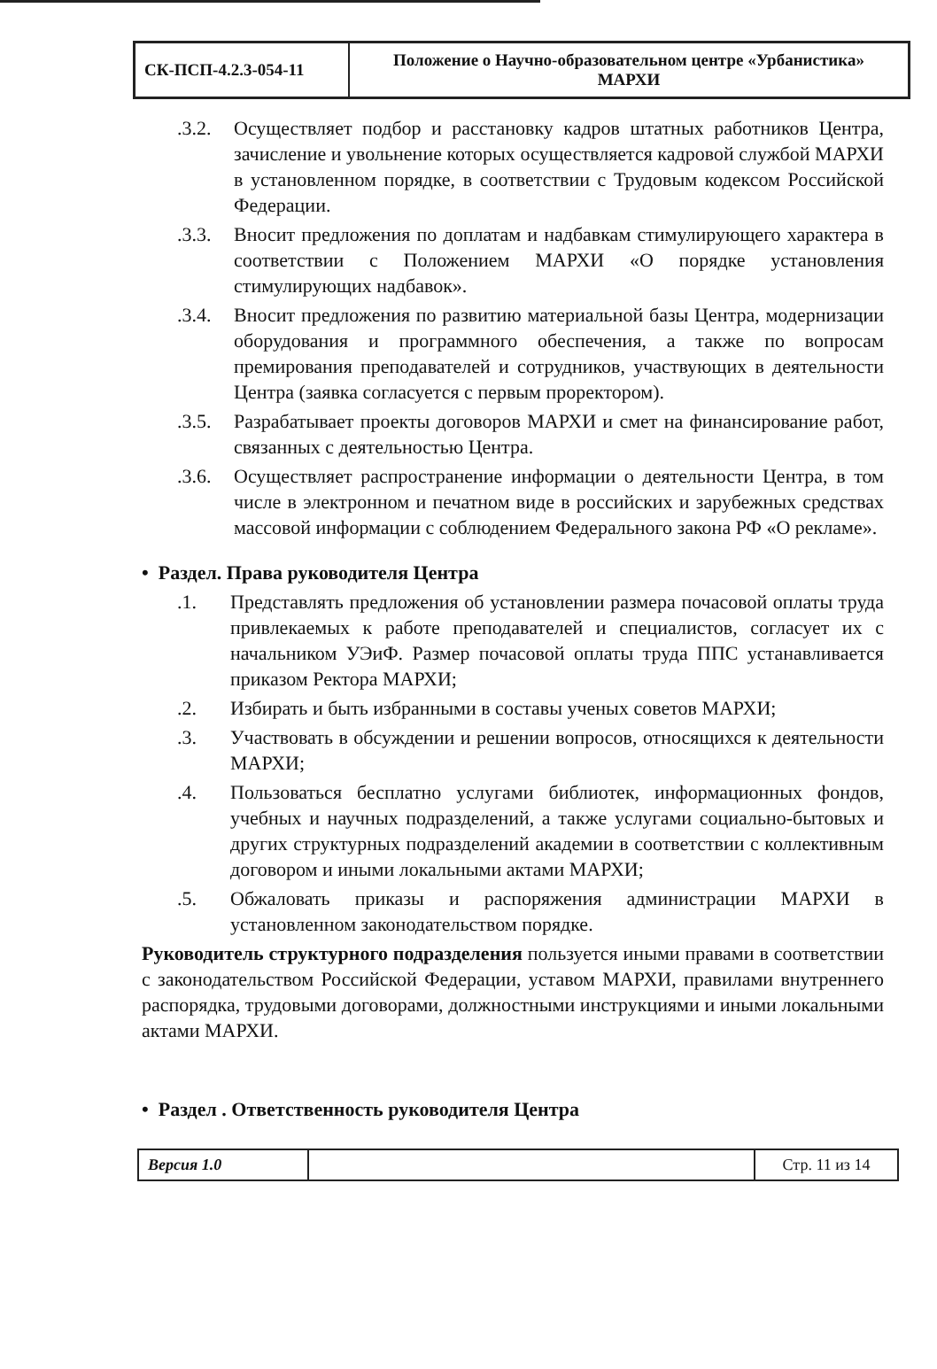| СК-ПСП-4.2.3-054-11 | Положение о Научно-образовательном центре «Урбанистика» МАРХИ |
.3.2.
Осуществляет подбор и расстановку кадров штатных работников Центра, зачисление и увольнение которых осуществляется кадровой службой МАРХИ в установленном порядке, в соответствии с Трудовым кодексом Российской Федерации.
.3.3.
Вносит предложения по доплатам и надбавкам стимулирующего характера в соответствии с Положением МАРХИ «О порядке установления стимулирующих надбавок».
.3.4.
Вносит предложения по развитию материальной базы Центра, модернизации оборудования и программного обеспечения, а также по вопросам премирования преподавателей и сотрудников, участвующих в деятельности Центра (заявка согласуется с первым проректором).
.3.5.
Разрабатывает проекты договоров МАРХИ и смет на финансирование работ, связанных с деятельностью Центра.
.3.6.
Осуществляет распространение информации о деятельности Центра, в том числе в электронном и печатном виде в российских и зарубежных средствах массовой информации с соблюдением Федерального закона РФ «О рекламе».
• Раздел. Права руководителя Центра
.1. Представлять предложения об установлении размера почасовой оплаты труда привлекаемых к работе преподавателей и специалистов, согласует их с начальником УЭиФ. Размер почасовой оплаты труда ППС устанавливается приказом Ректора МАРХИ;
.2. Избирать и быть избранными в составы ученых советов МАРХИ;
.3. Участвовать в обсуждении и решении вопросов, относящихся к деятельности МАРХИ;
.4. Пользоваться бесплатно услугами библиотек, информационных фондов, учебных и научных подразделений, а также услугами социально-бытовых и других структурных подразделений академии в соответствии с коллективным договором и иными локальными актами МАРХИ;
.5. Обжаловать приказы и распоряжения администрации МАРХИ в установленном законодательством порядке.
Руководитель структурного подразделения пользуется иными правами в соответствии с законодательством Российской Федерации, уставом МАРХИ, правилами внутреннего распорядка, трудовыми договорами, должностными инструкциями и иными локальными актами МАРХИ.
• Раздел . Ответственность руководителя Центра
| Версия 1.0 | | Стр. 11 из 14 |